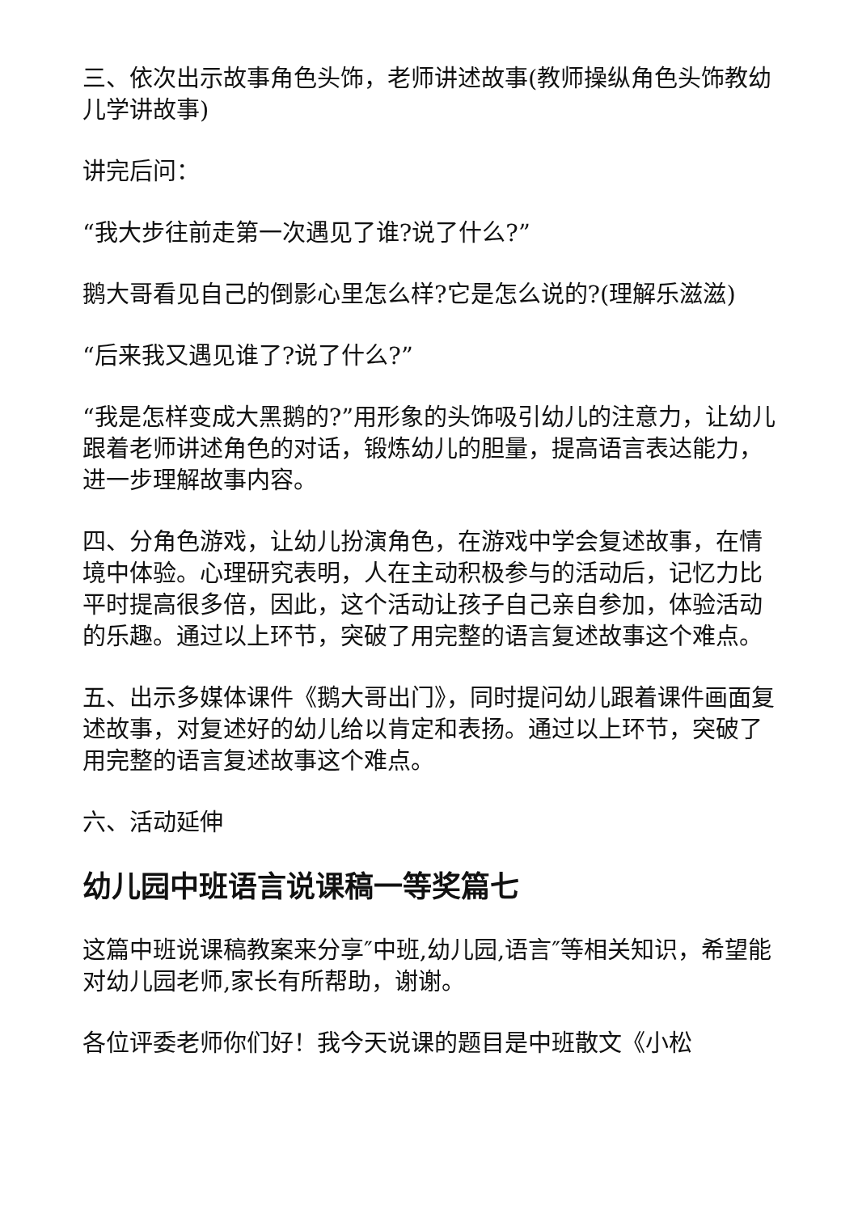三、依次出示故事角色头饰，老师讲述故事(教师操纵角色头饰教幼儿学讲故事)
讲完后问：
“我大步往前走第一次遇见了谁?说了什么?”
鹅大哥看见自己的倒影心里怎么样?它是怎么说的?(理解乐滋滋)
“后来我又遇见谁了?说了什么?”
“我是怎样变成大黑鹅的?”用形象的头饰吸引幼儿的注意力，让幼儿跟着老师讲述角色的对话，锻炼幼儿的胆量，提高语言表达能力，进一步理解故事内容。
四、分角色游戏，让幼儿扮演角色，在游戏中学会复述故事，在情境中体验。心理研究表明，人在主动积极参与的活动后，记忆力比平时提高很多倍，因此，这个活动让孩子自己亲自参加，体验活动的乐趣。通过以上环节，突破了用完整的语言复述故事这个难点。
五、出示多媒体课件《鹅大哥出门》，同时提问幼儿跟着课件画面复述故事，对复述好的幼儿给以肯定和表扬。通过以上环节，突破了用完整的语言复述故事这个难点。
六、活动延伸
幼儿园中班语言说课稿一等奖篇七
这篇中班说课稿教案来分享″中班,幼儿园,语言″等相关知识，希望能对幼儿园老师,家长有所帮助，谢谢。
各位评委老师你们好！我今天说课的题目是中班散文《小松